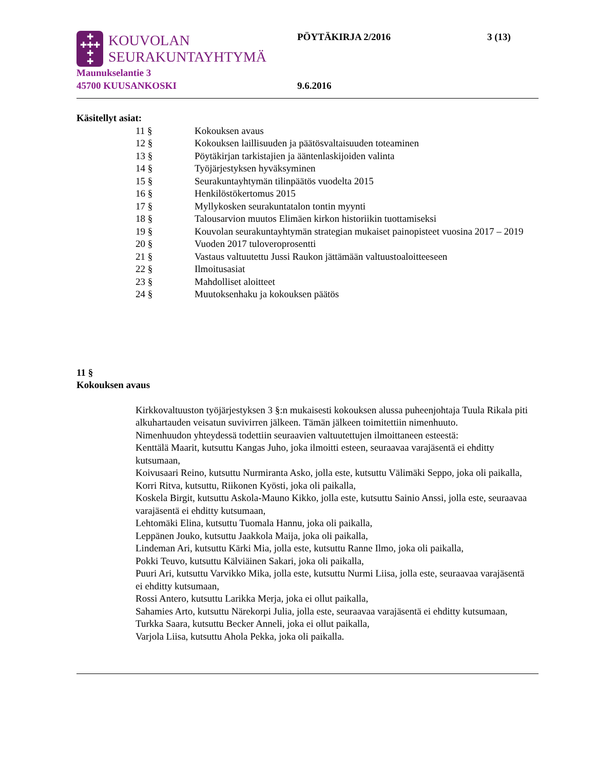✚
✚✚✚
✚
✚
KOUVOLAN
SEURAKUNTAYHTYMÄ
PÖYTÄKIRJA 2/2016 3 (13)
Maunukselantie 3
45700 KUUSANKOSKI
9.6.2016
Käsitellyt asiat:
| 11 § | Kokouksen avaus |
| 12 § | Kokouksen laillisuuden ja päätösvaltaisuuden toteaminen |
| 13 § | Pöytäkirjan tarkistajien ja ääntenlaskijoiden valinta |
| 14 § | Työjärjestyksen hyväksyminen |
| 15 § | Seurakuntayhtymän tilinpäätös vuodelta 2015 |
| 16 § | Henkilöstökertomus 2015 |
| 17 § | Myllykosken seurakuntatalon tontin myynti |
| 18 § | Talousarvion muutos Elimäen kirkon historiikin tuottamiseksi |
| 19 § | Kouvolan seurakuntayhtymän strategian mukaiset painopisteet vuosina 2017 – 2019 |
| 20 § | Vuoden 2017 tuloveroprosentti |
| 21 § | Vastaus valtuutettu Jussi Raukon jättämään valtuustoaloitteeseen |
| 22 § | Ilmoitusasiat |
| 23 § | Mahdolliset aloitteet |
| 24 § | Muutoksenhaku ja kokouksen päätös |
11 §
Kokouksen avaus
Kirkkovaltuuston työjärjestyksen 3 §:n mukaisesti kokouksen alussa puheenjohtaja Tuula Rikala piti alkuhartauden veisatun suvivirren jälkeen. Tämän jälkeen toimitettiin nimenhuuto.
Nimenhuudon yhteydessä todettiin seuraavien valtuutettujen ilmoittaneen esteestä:
Kenttälä Maarit, kutsuttu Kangas Juho, joka ilmoitti esteen, seuraavaa varajäsentä ei ehditty kutsumaan,
Koivusaari Reino, kutsuttu Nurmiranta Asko, jolla este, kutsuttu Välimäki Seppo, joka oli paikalla,
Korri Ritva, kutsuttu, Riikonen Kyösti, joka oli paikalla,
Koskela Birgit, kutsuttu Askola-Mauno Kikko, jolla este, kutsuttu Sainio Anssi, jolla este, seuraavaa varajäsentä ei ehditty kutsumaan,
Lehtomäki Elina, kutsuttu Tuomala Hannu, joka oli paikalla,
Leppänen Jouko, kutsuttu Jaakkola Maija, joka oli paikalla,
Lindeman Ari, kutsuttu Kärki Mia, jolla este, kutsuttu Ranne Ilmo, joka oli paikalla,
Pokki Teuvo, kutsuttu Kälviäinen Sakari, joka oli paikalla,
Puuri Ari, kutsuttu Varvikko Mika, jolla este, kutsuttu Nurmi Liisa, jolla este, seuraavaa varajäsentä ei ehditty kutsumaan,
Rossi Antero, kutsuttu Larikka Merja, joka ei ollut paikalla,
Sahamies Arto, kutsuttu Närekorpi Julia, jolla este, seuraavaa varajäsentä ei ehditty kutsumaan,
Turkka Saara, kutsuttu Becker Anneli, joka ei ollut paikalla,
Varjola Liisa, kutsuttu Ahola Pekka, joka oli paikalla.